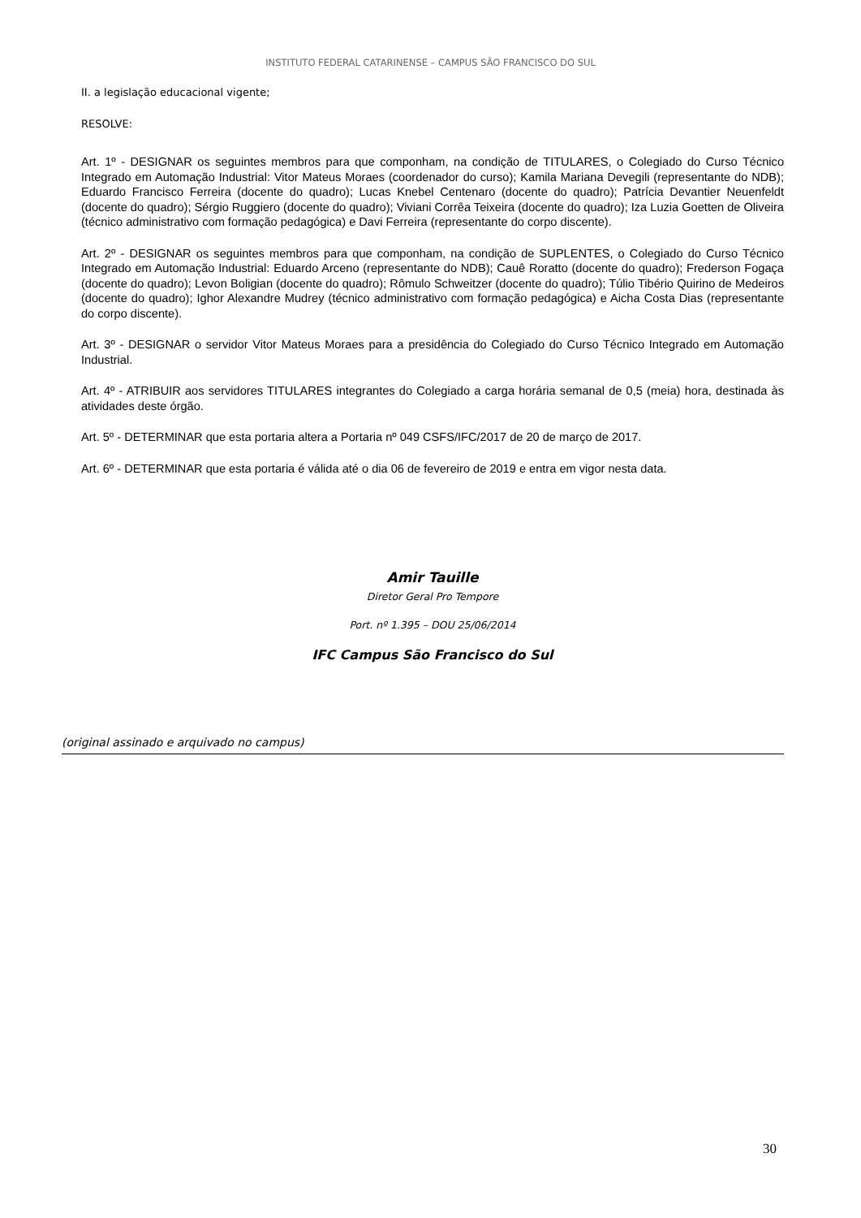INSTITUTO FEDERAL CATARINENSE – CAMPUS SÃO FRANCISCO DO SUL
II. a legislação educacional vigente;
RESOLVE:
Art. 1º - DESIGNAR os seguintes membros para que componham, na condição de TITULARES, o Colegiado do Curso Técnico Integrado em Automação Industrial: Vitor Mateus Moraes (coordenador do curso); Kamila Mariana Devegili (representante do NDB); Eduardo Francisco Ferreira (docente do quadro); Lucas Knebel Centenaro (docente do quadro); Patrícia Devantier Neuenfeldt (docente do quadro); Sérgio Ruggiero (docente do quadro); Viviani Corrêa Teixeira (docente do quadro); Iza Luzia Goetten de Oliveira (técnico administrativo com formação pedagógica) e Davi Ferreira (representante do corpo discente).
Art. 2º - DESIGNAR os seguintes membros para que componham, na condição de SUPLENTES, o Colegiado do Curso Técnico Integrado em Automação Industrial: Eduardo Arceno (representante do NDB); Cauê Roratto (docente do quadro); Frederson Fogaça (docente do quadro); Levon Boligian (docente do quadro); Rômulo Schweitzer (docente do quadro); Túlio Tibério Quirino de Medeiros (docente do quadro); Ighor Alexandre Mudrey (técnico administrativo com formação pedagógica) e Aicha Costa Dias (representante do corpo discente).
Art. 3º - DESIGNAR o servidor Vitor Mateus Moraes para a presidência do Colegiado do Curso Técnico Integrado em Automação Industrial.
Art. 4º - ATRIBUIR aos servidores TITULARES integrantes do Colegiado a carga horária semanal de 0,5 (meia) hora, destinada às atividades deste órgão.
Art. 5º - DETERMINAR que esta portaria altera a Portaria nº 049 CSFS/IFC/2017 de 20 de março de 2017.
Art. 6º - DETERMINAR que esta portaria é válida até o dia 06 de fevereiro de 2019 e entra em vigor nesta data.
Amir Tauille
Diretor Geral Pro Tempore
Port. nº 1.395 – DOU 25/06/2014
IFC Campus São Francisco do Sul
(original assinado e arquivado no campus)
30